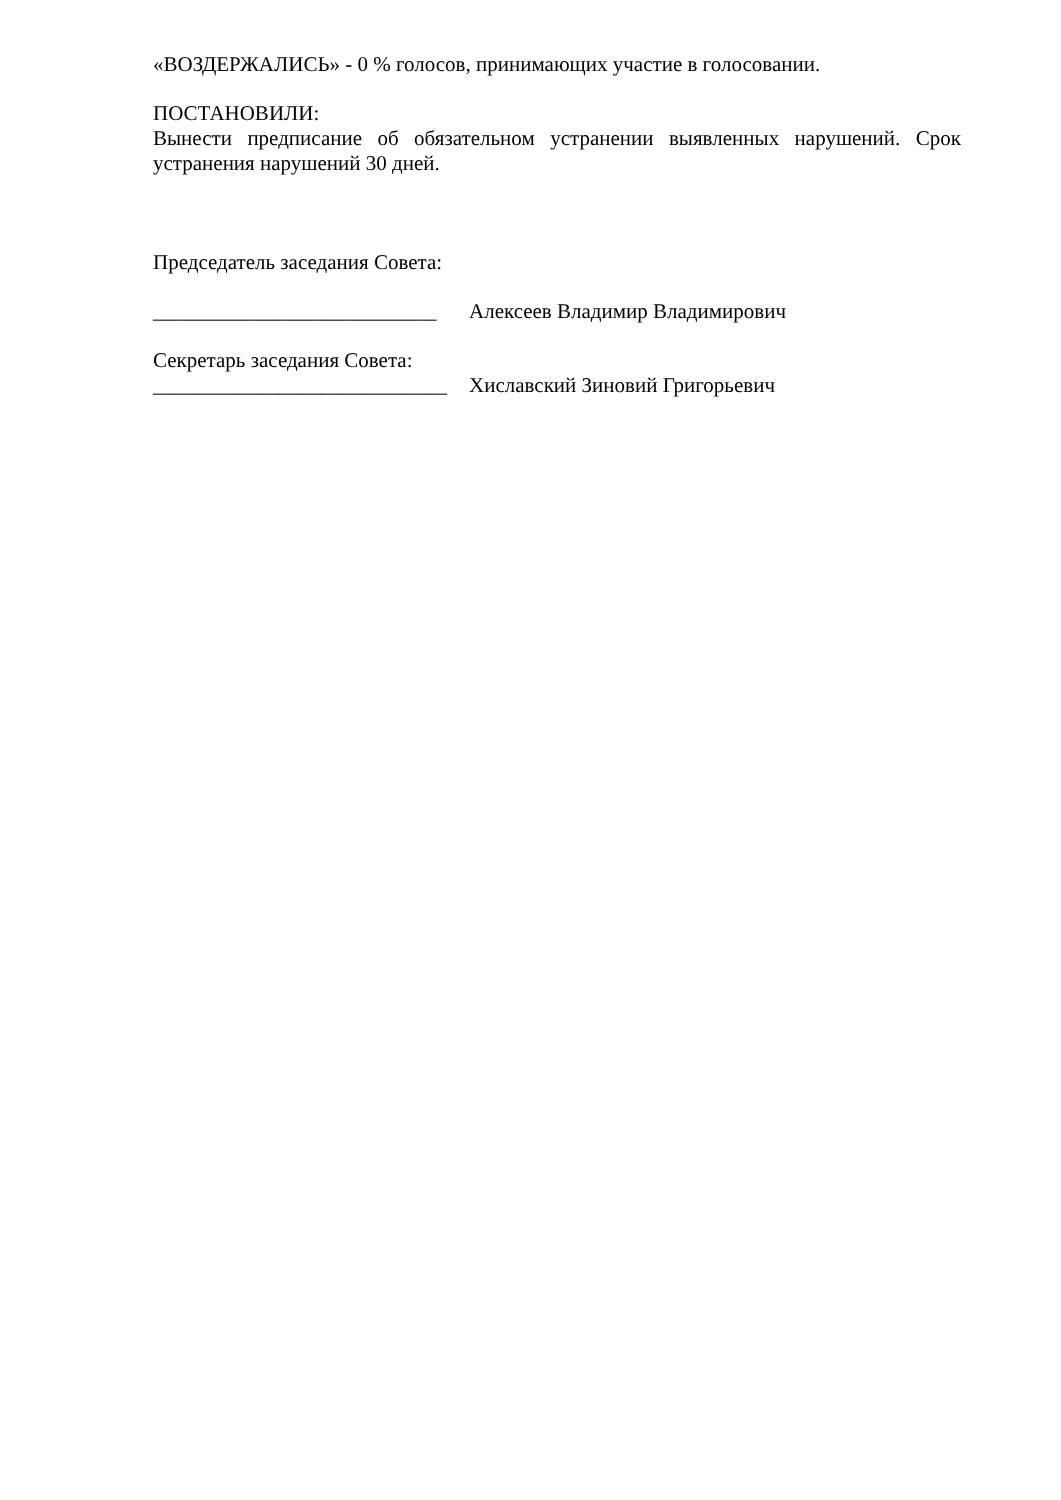«ВОЗДЕРЖАЛИСЬ» - 0 % голосов, принимающих участие в голосовании.
ПОСТАНОВИЛИ:
Вынести предписание об обязательном устранении выявленных нарушений. Срок устранения нарушений 30 дней.
Председатель заседания Совета:
___________________________ Алексеев Владимир Владимирович
Секретарь заседания Совета:
____________________________ Хиславский Зиновий Григорьевич